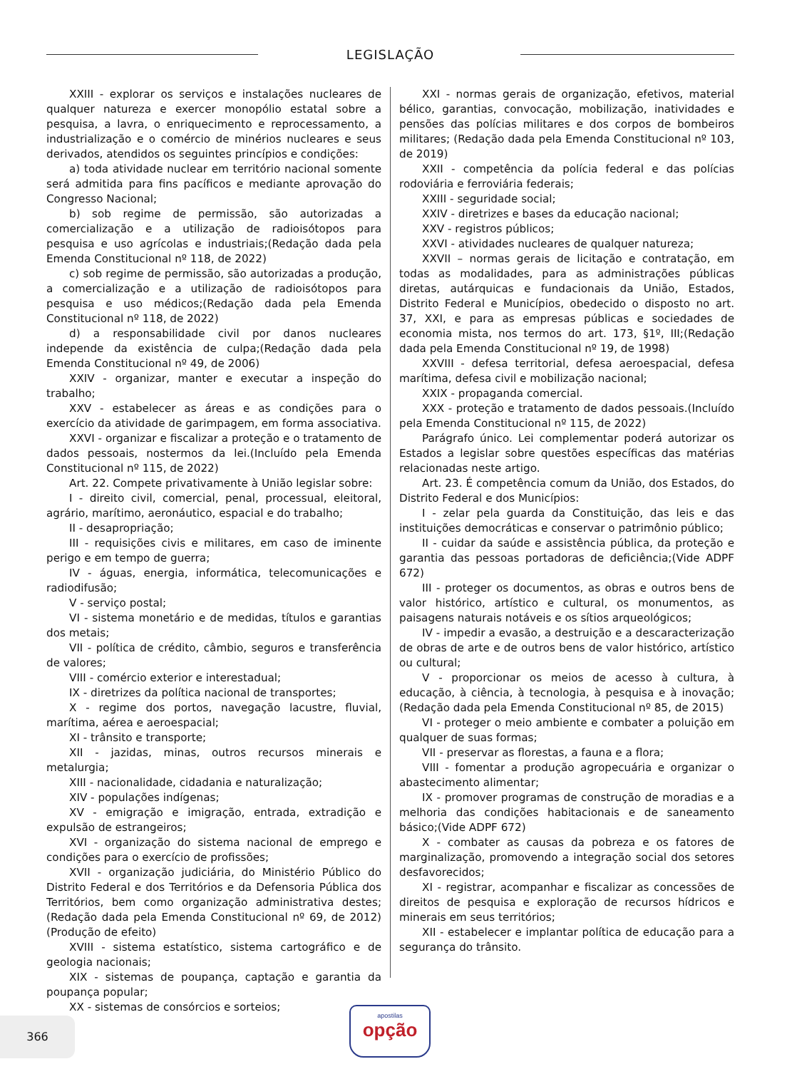LEGISLAÇÃO
XXIII - explorar os serviços e instalações nucleares de qualquer natureza e exercer monopólio estatal sobre a pesquisa, a lavra, o enriquecimento e reprocessamento, a industrialização e o comércio de minérios nucleares e seus derivados, atendidos os seguintes princípios e condições:
a) toda atividade nuclear em território nacional somente será admitida para fins pacíficos e mediante aprovação do Congresso Nacional;
b) sob regime de permissão, são autorizadas a comercialização e a utilização de radioisótopos para pesquisa e uso agrícolas e industriais;(Redação dada pela Emenda Constitucional nº 118, de 2022)
c) sob regime de permissão, são autorizadas a produção, a comercialização e a utilização de radioisótopos para pesquisa e uso médicos;(Redação dada pela Emenda Constitucional nº 118, de 2022)
d) a responsabilidade civil por danos nucleares independe da existência de culpa;(Redação dada pela Emenda Constitucional nº 49, de 2006)
XXIV - organizar, manter e executar a inspeção do trabalho;
XXV - estabelecer as áreas e as condições para o exercício da atividade de garimpagem, em forma associativa.
XXVI - organizar e fiscalizar a proteção e o tratamento de dados pessoais, nostermos da lei.(Incluído pela Emenda Constitucional nº 115, de 2022)
Art. 22. Compete privativamente à União legislar sobre:
I - direito civil, comercial, penal, processual, eleitoral, agrário, marítimo, aeronáutico, espacial e do trabalho;
II - desapropriação;
III - requisições civis e militares, em caso de iminente perigo e em tempo de guerra;
IV - águas, energia, informática, telecomunicações e radiodifusão;
V - serviço postal;
VI - sistema monetário e de medidas, títulos e garantias dos metais;
VII - política de crédito, câmbio, seguros e transferência de valores;
VIII - comércio exterior e interestadual;
IX - diretrizes da política nacional de transportes;
X - regime dos portos, navegação lacustre, fluvial, marítima, aérea e aeroespacial;
XI - trânsito e transporte;
XII - jazidas, minas, outros recursos minerais e metalurgia;
XIII - nacionalidade, cidadania e naturalização;
XIV - populações indígenas;
XV - emigração e imigração, entrada, extradição e expulsão de estrangeiros;
XVI - organização do sistema nacional de emprego e condições para o exercício de profissões;
XVII - organização judiciária, do Ministério Público do Distrito Federal e dos Territórios e da Defensoria Pública dos Territórios, bem como organização administrativa destes;(Redação dada pela Emenda Constitucional nº 69, de 2012)(Produção de efeito)
XVIII - sistema estatístico, sistema cartográfico e de geologia nacionais;
XIX - sistemas de poupança, captação e garantia da poupança popular;
XX - sistemas de consórcios e sorteios;
XXI - normas gerais de organização, efetivos, material bélico, garantias, convocação, mobilização, inatividades e pensões das polícias militares e dos corpos de bombeiros militares; (Redação dada pela Emenda Constitucional nº 103, de 2019)
XXII - competência da polícia federal e das polícias rodoviária e ferroviária federais;
XXIII - seguridade social;
XXIV - diretrizes e bases da educação nacional;
XXV - registros públicos;
XXVI - atividades nucleares de qualquer natureza;
XXVII – normas gerais de licitação e contratação, em todas as modalidades, para as administrações públicas diretas, autárquicas e fundacionais da União, Estados, Distrito Federal e Municípios, obedecido o disposto no art. 37, XXI, e para as empresas públicas e sociedades de economia mista, nos termos do art. 173, §1º, III;(Redação dada pela Emenda Constitucional nº 19, de 1998)
XXVIII - defesa territorial, defesa aeroespacial, defesa marítima, defesa civil e mobilização nacional;
XXIX - propaganda comercial.
XXX - proteção e tratamento de dados pessoais.(Incluído pela Emenda Constitucional nº 115, de 2022)
Parágrafo único. Lei complementar poderá autorizar os Estados a legislar sobre questões específicas das matérias relacionadas neste artigo.
Art. 23. É competência comum da União, dos Estados, do Distrito Federal e dos Municípios:
I - zelar pela guarda da Constituição, das leis e das instituições democráticas e conservar o patrimônio público;
II - cuidar da saúde e assistência pública, da proteção e garantia das pessoas portadoras de deficiência;(Vide ADPF 672)
III - proteger os documentos, as obras e outros bens de valor histórico, artístico e cultural, os monumentos, as paisagens naturais notáveis e os sítios arqueológicos;
IV - impedir a evasão, a destruição e a descaracterização de obras de arte e de outros bens de valor histórico, artístico ou cultural;
V - proporcionar os meios de acesso à cultura, à educação, à ciência, à tecnologia, à pesquisa e à inovação;(Redação dada pela Emenda Constitucional nº 85, de 2015)
VI - proteger o meio ambiente e combater a poluição em qualquer de suas formas;
VII - preservar as florestas, a fauna e a flora;
VIII - fomentar a produção agropecuária e organizar o abastecimento alimentar;
IX - promover programas de construção de moradias e a melhoria das condições habitacionais e de saneamento básico;(Vide ADPF 672)
X - combater as causas da pobreza e os fatores de marginalização, promovendo a integração social dos setores desfavorecidos;
XI - registrar, acompanhar e fiscalizar as concessões de direitos de pesquisa e exploração de recursos hídricos e minerais em seus territórios;
XII - estabelecer e implantar política de educação para a segurança do trânsito.
366
apostilas
opção